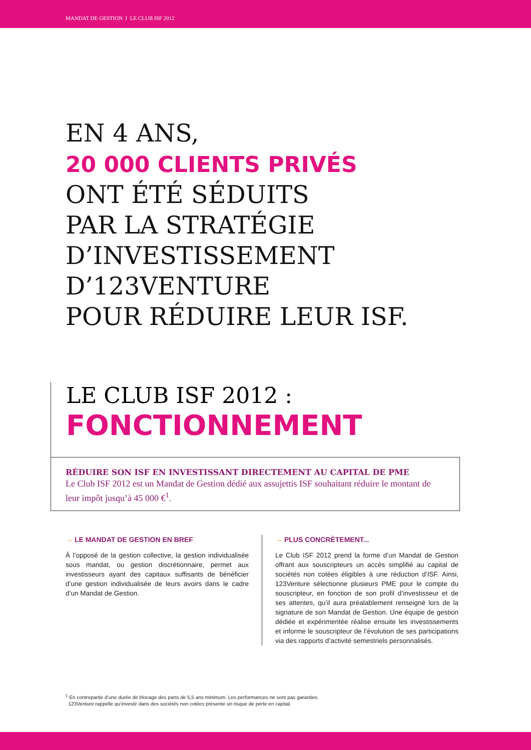MANDAT DE GESTION I LE CLUB ISF 2012
EN 4 ANS,
20 000 CLIENTS PRIVÉS
ONT ÉTÉ SÉDUITS
PAR LA STRATÉGIE
D’INVESTISSEMENT
D’123VENTURE
POUR RÉDUIRE LEUR ISF.
LE CLUB ISF 2012 :
FONCTIONNEMENT
RÉDUIRE SON ISF EN INVESTISSANT DIRECTEMENT AU CAPITAL DE PME
Le Club ISF 2012 est un Mandat de Gestion dédié aux assujettis ISF souhaitant réduire le montant de leur impôt jusqu’à 45 000 €<sup>1</sup>.
→ LE MANDAT DE GESTION EN BREF
À l’opposé de la gestion collective, la gestion individualisée sous mandat, ou gestion discrétionnaire, permet aux investisseurs ayant des capitaux suffisants de bénéficier d’une gestion individualisée de leurs avoirs dans le cadre d’un Mandat de Gestion.
→ PLUS CONCRÈTEMENT...
Le Club ISF 2012 prend la forme d’un Mandat de Gestion offrant aux souscripteurs un accès simplifié au capital de sociétés non cotées éligibles à une réduction d’ISF. Ainsi, 123Venture sélectionne plusieurs PME pour le compte du souscripteur, en fonction de son profil d’investisseur et de ses attentes, qu’il aura préalablement renseigné lors de la signature de son Mandat de Gestion. Une équipe de gestion dédiée et expérimentée réalise ensuite les investissements et informe le souscripteur de l’évolution de ses participations via des rapports d’activité semestriels personnalisés.
<sup>1</sup> En contrepartie d’une durée de blocage des parts de 5,5 ans minimum. Les performances ne sont pas garanties.
123Venture rappelle qu’investir dans des sociétés non cotées présente un risque de perte en capital.